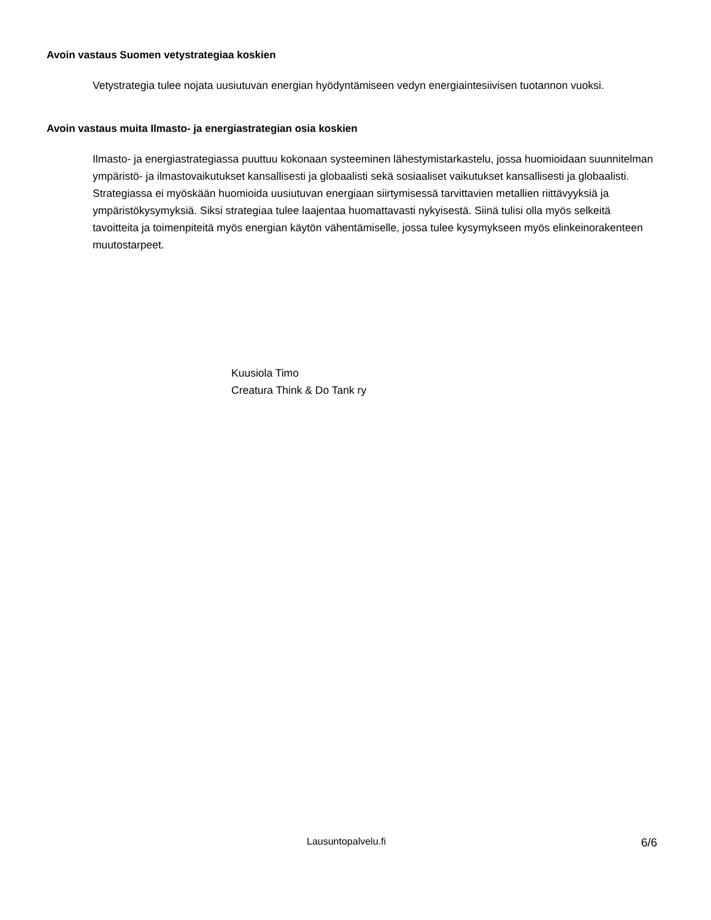Avoin vastaus Suomen vetystrategiaa koskien
Vetystrategia tulee nojata uusiutuvan energian hyödyntämiseen vedyn energiaintesiivisen tuotannon vuoksi.
Avoin vastaus muita Ilmasto- ja energiastrategian osia koskien
Ilmasto- ja energiastrategiassa puuttuu kokonaan systeeminen lähestymistarkastelu, jossa huomioidaan suunnitelman ympäristö- ja ilmastovaikutukset kansallisesti ja globaalisti sekä sosiaaliset vaikutukset kansallisesti ja globaalisti. Strategiassa ei myöskään huomioida uusiutuvan energiaan siirtymisessä tarvittavien metallien riittävyyksiä ja ympäristökysymyksiä. Siksi strategiaa tulee laajentaa huomattavasti nykyisestä. Siinä tulisi olla myös selkeitä tavoitteita ja toimenpiteitä myös energian käytön vähentämiselle, jossa tulee kysymykseen myös elinkeinorakenteen muutostarpeet.
Kuusiola Timo
Creatura Think & Do Tank ry
Lausuntopalvelu.fi 6/6